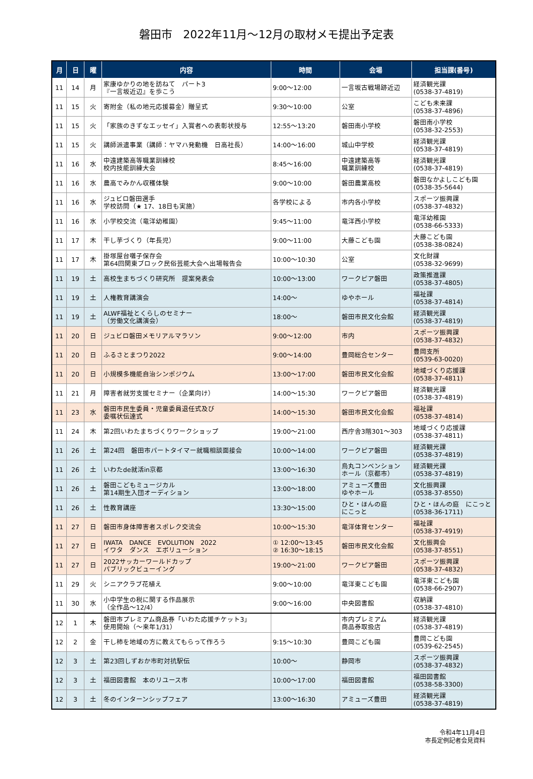磐田市　2022年11月～12月の取材メモ提出予定表
| 月 | 日 | 曜 | 内容 | 時間 | 会場 | 担当課(番号) |
| --- | --- | --- | --- | --- | --- | --- |
| 11 | 14 | 月 | 家康ゆかりの地を訪ねて パート3 『一言坂近辺』を歩こう | 9:00～12:00 | 一言坂古戦場跡近辺 | 経済観光課 (0538-37-4819) |
| 11 | 15 | 火 | 寄附金（私の地元応援募金）贈呈式 | 9:30～10:00 | 公室 | こども未来課 (0538-37-4896) |
| 11 | 15 | 火 | 「家族のきずなエッセイ」入賞者への表彰状授与 | 12:55～13:20 | 磐田南小学校 | 磐田南小学校 (0538-32-2553) |
| 11 | 15 | 火 | 講師派遣事業（講師：ヤマハ発動機 日高社長） | 14:00～16:00 | 城山中学校 | 経済観光課 (0538-37-4819) |
| 11 | 16 | 水 | 中遠建築高等職業訓練校 校内技能訓練大会 | 8:45～16:00 | 中遠建築高等 職業訓練校 | 経済観光課 (0538-37-4819) |
| 11 | 16 | 水 | 農高でみかん収穫体験 | 9:00～10:00 | 磐田農業高校 | 磐田なかよしこども園 (0538-35-5644) |
| 11 | 16 | 水 | ジュビロ磐田選手 学校訪問（★ 17、18日も実施） | 各学校による | 市内各小学校 | スポーツ振興課 (0538-37-4832) |
| 11 | 16 | 水 | 小学校交流（竜洋幼稚園） | 9:45～11:00 | 竜洋西小学校 | 竜洋幼稚園 (0538-66-5333) |
| 11 | 17 | 木 | 干し芋づくり（年長児） | 9:00～11:00 | 大藤こども園 | 大藤こども園 (0538-38-0824) |
| 11 | 17 | 木 | 掛塚屋台囃子保存会 第64回関東ブロック民俗芸能大会へ出場報告会 | 10:00～10:30 | 公室 | 文化財課 (0538-32-9699) |
| 11 | 19 | 土 | 高校生まちづくり研究所 提案発表会 | 10:00～13:00 | ワークピア磐田 | 政策推進課 (0538-37-4805) |
| 11 | 19 | 土 | 人権教育講演会 | 14:00～ | ゆやホール | 福祉課 (0538-37-4814) |
| 11 | 19 | 土 | ALWF福祉とくらしのセミナー （労働文化講演会） | 18:00～ | 磐田市民文化会館 | 経済観光課 (0538-37-4819) |
| 11 | 20 | 日 | ジュビロ磐田メモリアルマラソン | 9:00～12:00 | 市内 | スポーツ振興課 (0538-37-4832) |
| 11 | 20 | 日 | ふるさとまつり2022 | 9:00～14:00 | 豊岡総合センター | 豊岡支所 (0539-63-0020) |
| 11 | 20 | 日 | 小規模多機能自治シンポジウム | 13:00～17:00 | 磐田市民文化会館 | 地域づくり応援課 (0538-37-4811) |
| 11 | 21 | 月 | 障害者就労支援セミナー（企業向け） | 14:00～15:30 | ワークピア磐田 | 経済観光課 (0538-37-4819) |
| 11 | 23 | 水 | 磐田市民生委員・児童委員退任式及び 委嘱状伝達式 | 14:00～15:30 | 磐田市民文化会館 | 福祉課 (0538-37-4814) |
| 11 | 24 | 木 | 第2回いわたまちづくりワークショップ | 19:00～21:00 | 西庁舎3階301～303 | 地域づくり応援課 (0538-37-4811) |
| 11 | 26 | 土 | 第24回 磐田市パートタイマー就職相談面接会 | 10:00～14:00 | ワークピア磐田 | 経済観光課 (0538-37-4819) |
| 11 | 26 | 土 | いわたde就活in京都 | 13:00～16:30 | 烏丸コンベンション ホール（京都市） | 経済観光課 (0538-37-4819) |
| 11 | 26 | 土 | 磐田こどもミュージカル 第14期生入団オーディション | 13:00～18:00 | アミューズ豊田 ゆやホール | 文化振興課 (0538-37-8550) |
| 11 | 26 | 土 | 性教育講座 | 13:30～15:00 | ひと・ほんの庭 にこっと | ひと・ほんの庭 にこっと (0538-36-1711) |
| 11 | 27 | 日 | 磐田市身体障害者スポレク交流会 | 10:00～15:30 | 竜洋体育センター | 福祉課 (0538-37-4919) |
| 11 | 27 | 日 | IWATA DANCE EVOLUTION 2022 イワタ ダンス エボリューション | ① 12:00～13:45 ② 16:30～18:15 | 磐田市民文化会館 | 文化振興会 (0538-37-8551) |
| 11 | 27 | 日 | 2022サッカーワールドカップ パブリックビューイング | 19:00～21:00 | ワークピア磐田 | スポーツ振興課 (0538-37-4832) |
| 11 | 29 | 火 | シニアクラブ花植え | 9:00～10:00 | 竜洋東こども園 | 竜洋東こども園 (0538-66-2907) |
| 11 | 30 | 水 | 小中学生の税に関する作品展示 （全作品～12/4） | 9:00～16:00 | 中央図書館 | 収納課 (0538-37-4810) |
| 12 | 1 | 木 | 磐田市プレミアム商品券「いわた応援チケット3」 使用開始（～来年1/31） | | 市内プレミアム 商品券取扱店 | 経済観光課 (0538-37-4819) |
| 12 | 2 | 金 | 干し柿を地域の方に教えてもらって作ろう | 9:15～10:30 | 豊岡こども園 | 豊岡こども園 (0539-62-2545) |
| 12 | 3 | 土 | 第23回しずおか市町対抗駅伝 | 10:00～ | 静岡市 | スポーツ振興課 (0538-37-4832) |
| 12 | 3 | 土 | 福田図書館 本のリユース市 | 10:00～17:00 | 福田図書館 | 福田図書館 (0538-58-3300) |
| 12 | 3 | 土 | 冬のインターンシップフェア | 13:00～16:30 | アミューズ豊田 | 経済観光課 (0538-37-4819) |
令和4年11月4日
市長定例記者会見資料